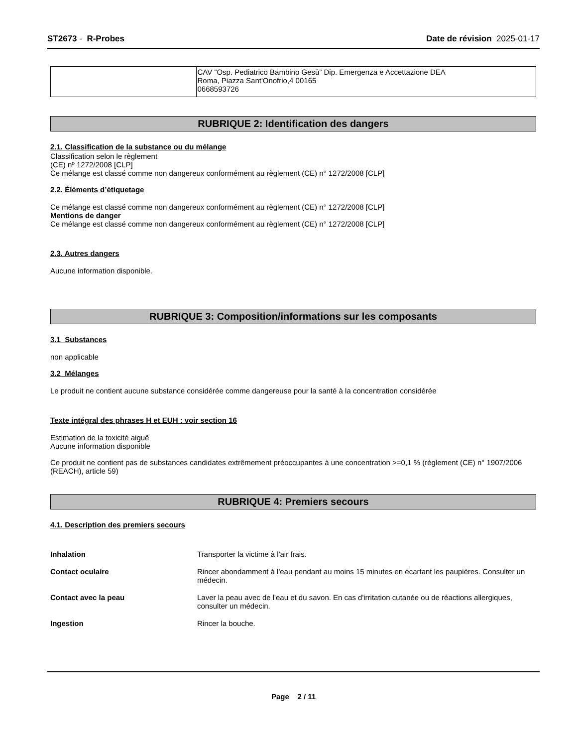ST2673 - R-Probes Date de révision 2025-01-17
| | CAV “Osp. Pediatrico Bambino Gesù” Dip. Emergenza e Accettazione DEA Roma, Piazza Sant'Onofrio,4 00165 0668593726 |
RUBRIQUE 2: Identification des dangers
2.1. Classification de la substance ou du mélange
Classification selon le règlement
(CE) nº 1272/2008 [CLP]
Ce mélange est classé comme non dangereux conformément au règlement (CE) n° 1272/2008 [CLP]
2.2. Éléments d’étiquetage
Ce mélange est classé comme non dangereux conformément au règlement (CE) n° 1272/2008 [CLP]
Mentions de danger
Ce mélange est classé comme non dangereux conformément au règlement (CE) n° 1272/2008 [CLP]
2.3. Autres dangers
Aucune information disponible.
RUBRIQUE 3: Composition/informations sur les composants
3.1 Substances
non applicable
3.2 Mélanges
Le produit ne contient aucune substance considérée comme dangereuse pour la santé à la concentration considérée
Texte intégral des phrases H et EUH : voir section 16
Estimation de la toxicité aiguë
Aucune information disponible
Ce produit ne contient pas de substances candidates extrêmement préoccupantes à une concentration >=0,1 % (règlement (CE) n° 1907/2006 (REACH), article 59)
RUBRIQUE 4: Premiers secours
4.1. Description des premiers secours
Inhalation Transporter la victime à l'air frais.
Contact oculaire Rincer abondamment à l'eau pendant au moins 15 minutes en écartant les paupières. Consulter un médecin.
Contact avec la peau Laver la peau avec de l'eau et du savon. En cas d'irritation cutanée ou de réactions allergiques, consulter un médecin.
Ingestion Rincer la bouche.
Page 2 / 11